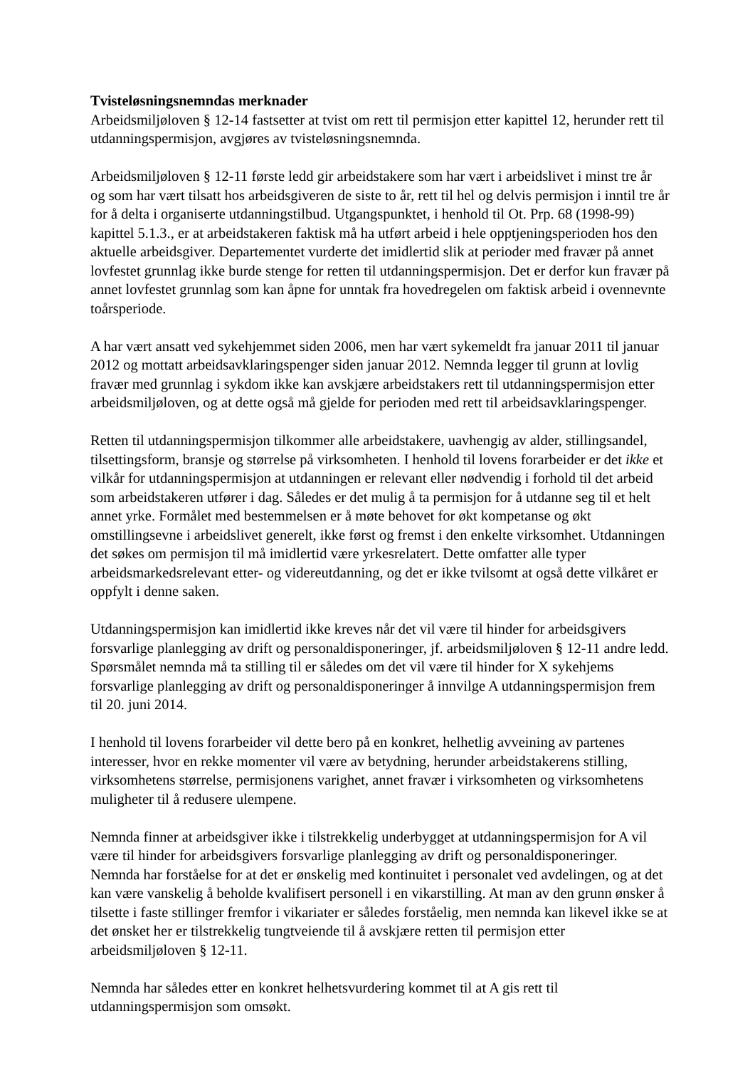Tvisteløsningsnemndas merknader
Arbeidsmiljøloven § 12-14 fastsetter at tvist om rett til permisjon etter kapittel 12, herunder rett til utdanningspermisjon, avgjøres av tvisteløsningsnemnda.
Arbeidsmiljøloven § 12-11 første ledd gir arbeidstakere som har vært i arbeidslivet i minst tre år og som har vært tilsatt hos arbeidsgiveren de siste to år, rett til hel og delvis permisjon i inntil tre år for å delta i organiserte utdanningstilbud. Utgangspunktet, i henhold til Ot. Prp. 68 (1998-99) kapittel 5.1.3., er at arbeidstakeren faktisk må ha utført arbeid i hele opptjeningsperioden hos den aktuelle arbeidsgiver. Departementet vurderte det imidlertid slik at perioder med fravær på annet lovfestet grunnlag ikke burde stenge for retten til utdanningspermisjon. Det er derfor kun fravær på annet lovfestet grunnlag som kan åpne for unntak fra hovedregelen om faktisk arbeid i ovennevnte toårsperiode.
A har vært ansatt ved sykehjemmet siden 2006, men har vært sykemeldt fra januar 2011 til januar 2012 og mottatt arbeidsavklaringspenger siden januar 2012. Nemnda legger til grunn at lovlig fravær med grunnlag i sykdom ikke kan avskjære arbeidstakers rett til utdanningspermisjon etter arbeidsmiljøloven, og at dette også må gjelde for perioden med rett til arbeidsavklaringspenger.
Retten til utdanningspermisjon tilkommer alle arbeidstakere, uavhengig av alder, stillingsandel, tilsettingsform, bransje og størrelse på virksomheten. I henhold til lovens forarbeider er det ikke et vilkår for utdanningspermisjon at utdanningen er relevant eller nødvendig i forhold til det arbeid som arbeidstakeren utfører i dag. Således er det mulig å ta permisjon for å utdanne seg til et helt annet yrke. Formålet med bestemmelsen er å møte behovet for økt kompetanse og økt omstillingsevne i arbeidslivet generelt, ikke først og fremst i den enkelte virksomhet. Utdanningen det søkes om permisjon til må imidlertid være yrkesrelatert. Dette omfatter alle typer arbeidsmarkedsrelevant etter- og videreutdanning, og det er ikke tvilsomt at også dette vilkåret er oppfylt i denne saken.
Utdanningspermisjon kan imidlertid ikke kreves når det vil være til hinder for arbeidsgivers forsvarlige planlegging av drift og personaldisponeringer, jf. arbeidsmiljøloven § 12-11 andre ledd. Spørsmålet nemnda må ta stilling til er således om det vil være til hinder for X sykehjems forsvarlige planlegging av drift og personaldisponeringer å innvilge A utdanningspermisjon frem til 20. juni 2014.
I henhold til lovens forarbeider vil dette bero på en konkret, helhetlig avveining av partenes interesser, hvor en rekke momenter vil være av betydning, herunder arbeidstakerens stilling, virksomhetens størrelse, permisjonens varighet, annet fravær i virksomheten og virksomhetens muligheter til å redusere ulempene.
Nemnda finner at arbeidsgiver ikke i tilstrekkelig underbygget at utdanningspermisjon for A vil være til hinder for arbeidsgivers forsvarlige planlegging av drift og personaldisponeringer. Nemnda har forståelse for at det er ønskelig med kontinuitet i personalet ved avdelingen, og at det kan være vanskelig å beholde kvalifisert personell i en vikarstilling. At man av den grunn ønsker å tilsette i faste stillinger fremfor i vikariater er således forståelig, men nemnda kan likevel ikke se at det ønsket her er tilstrekkelig tungtveiende til å avskjære retten til permisjon etter arbeidsmiljøloven § 12-11.
Nemnda har således etter en konkret helhetsvurdering kommet til at A gis rett til utdanningspermisjon som omsøkt.